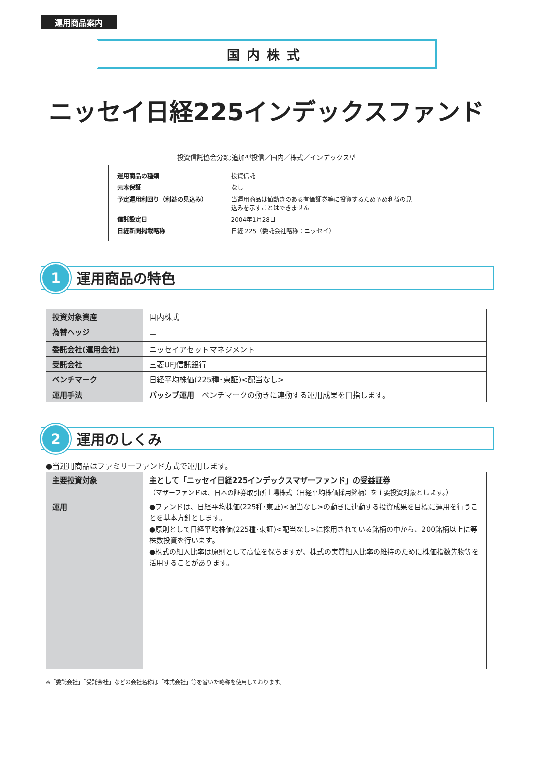運用商品案内
国内株式
ニッセイ日経225インデックスファンド
投資信託協会分類:追加型投信／国内／株式／インデックス型
| 運用商品の種類 | 投資信託 |
| 元本保証 | なし |
| 予定運用利回り（利益の見込み） | 当運用商品は値動きのある有価証券等に投資するため予め利益の見込みを示すことはできません |
| 信託設定日 | 2004年1月28日 |
| 日経新聞掲載略称 | 日経 225（委託会社略称：ニッセイ） |
1
運用商品の特色
| 投資対象資産 | 国内株式 |
| 為替ヘッジ | － |
| 委託会社(運用会社) | ニッセイアセットマネジメント |
| 受託会社 | 三菱UFJ信託銀行 |
| ベンチマーク | 日経平均株価(225種･東証)<配当なし> |
| 運用手法 | パッシブ運用 ベンチマークの動きに連動する運用成果を目指します。 |
2
運用のしくみ
●当運用商品はファミリーファンド方式で運用します。
| 主要投資対象 | 主として「ニッセイ日経225インデックスマザーファンド」の受益証券 （マザーファンドは、日本の証券取引所上場株式（日経平均株価採用銘柄）を主要投資対象とします。） |
| 運用 | ●ファンドは、日経平均株価(225種･東証)<配当なし>の動きに連動する投資成果を目標に運用を行うことを基本方針とします。 ●原則として日経平均株価(225種･東証)<配当なし>に採用されている銘柄の中から、200銘柄以上に等株数投資を行います。 ●株式の組入比率は原則として高位を保ちますが、株式の実質組入比率の維持のために株価指数先物等を活用することがあります。 |
※「委託会社」「受託会社」などの会社名称は「株式会社」等を省いた略称を使用しております。